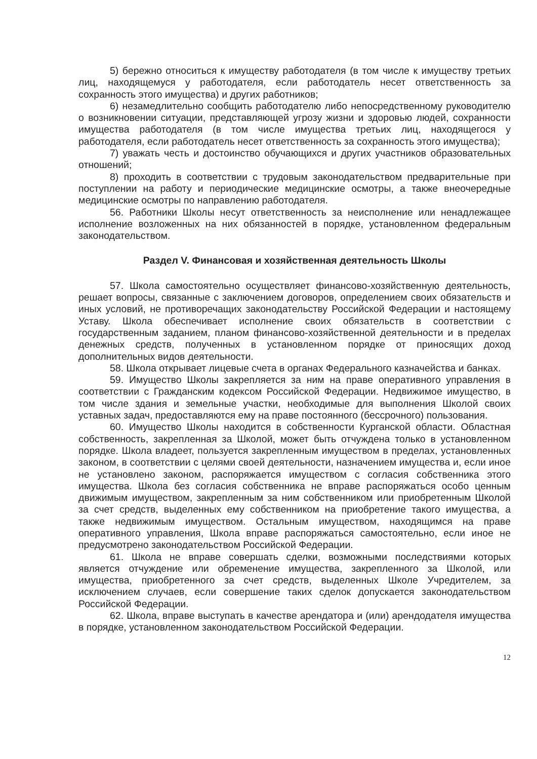5) бережно относиться к имуществу работодателя (в том числе к имуществу третьих лиц, находящемуся у работодателя, если работодатель несет ответственность за сохранность этого имущества) и других работников;
6) незамедлительно сообщить работодателю либо непосредственному руководителю о возникновении ситуации, представляющей угрозу жизни и здоровью людей, сохранности имущества работодателя (в том числе имущества третьих лиц, находящегося у работодателя, если работодатель несет ответственность за сохранность этого имущества);
7) уважать честь и достоинство обучающихся и других участников образовательных отношений;
8) проходить в соответствии с трудовым законодательством предварительные при поступлении на работу и периодические медицинские осмотры, а также внеочередные медицинские осмотры по направлению работодателя.
56. Работники Школы несут ответственность за неисполнение или ненадлежащее исполнение возложенных на них обязанностей в порядке, установленном федеральным законодательством.
Раздел V. Финансовая и хозяйственная деятельность Школы
57. Школа самостоятельно осуществляет финансово-хозяйственную деятельность, решает вопросы, связанные с заключением договоров, определением своих обязательств и иных условий, не противоречащих законодательству Российской Федерации и настоящему Уставу. Школа обеспечивает исполнение своих обязательств в соответствии с государственным заданием, планом финансово-хозяйственной деятельности и в пределах денежных средств, полученных в установленном порядке от приносящих доход дополнительных видов деятельности.
58. Школа открывает лицевые счета в органах Федерального казначейства и банках.
59. Имущество Школы закрепляется за ним на праве оперативного управления в соответствии с Гражданским кодексом Российской Федерации. Недвижимое имущество, в том числе здания и земельные участки, необходимые для выполнения Школой своих уставных задач, предоставляются ему на праве постоянного (бессрочного) пользования.
60. Имущество Школы находится в собственности Курганской области. Областная собственность, закрепленная за Школой, может быть отчуждена только в установленном порядке. Школа владеет, пользуется закрепленным имуществом в пределах, установленных законом, в соответствии с целями своей деятельности, назначением имущества и, если иное не установлено законом, распоряжается имуществом с согласия собственника этого имущества. Школа без согласия собственника не вправе распоряжаться особо ценным движимым имуществом, закрепленным за ним собственником или приобретенным Школой за счет средств, выделенных ему собственником на приобретение такого имущества, а также недвижимым имуществом. Остальным имуществом, находящимся на праве оперативного управления, Школа вправе распоряжаться самостоятельно, если иное не предусмотрено законодательством Российской Федерации.
61. Школа не вправе совершать сделки, возможными последствиями которых является отчуждение или обременение имущества, закрепленного за Школой, или имущества, приобретенного за счет средств, выделенных Школе Учредителем, за исключением случаев, если совершение таких сделок допускается законодательством Российской Федерации.
62. Школа, вправе выступать в качестве арендатора и (или) арендодателя имущества в порядке, установленном законодательством Российской Федерации.
12